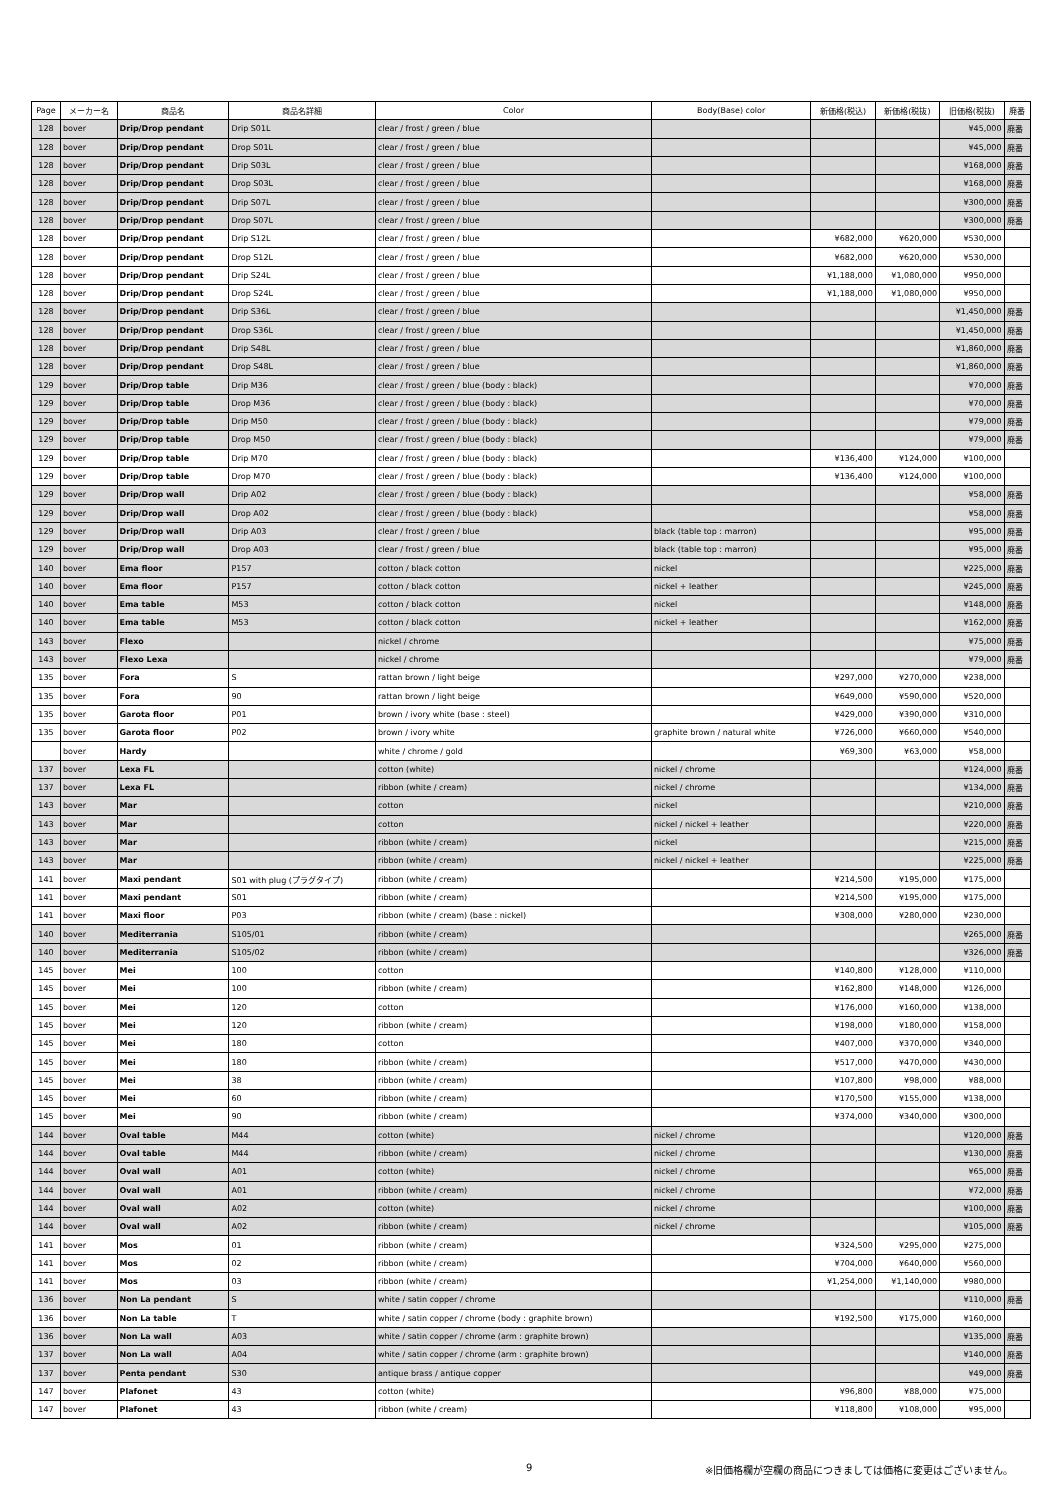| Page | メーカー名 | 商品名 | 商品名詳細 | Color | Body(Base) color | 新価格(税込) | 新価格(税抜) | 旧価格(税抜) | 廃番 |
| --- | --- | --- | --- | --- | --- | --- | --- | --- | --- |
| 128 | bover | Drip/Drop pendant | Drip S01L | clear / frost / green / blue | | | | ¥45,000 | 廃番 |
| 128 | bover | Drip/Drop pendant | Drop S01L | clear / frost / green / blue | | | | ¥45,000 | 廃番 |
| 128 | bover | Drip/Drop pendant | Drip S03L | clear / frost / green / blue | | | | ¥168,000 | 廃番 |
| 128 | bover | Drip/Drop pendant | Drop S03L | clear / frost / green / blue | | | | ¥168,000 | 廃番 |
| 128 | bover | Drip/Drop pendant | Drip S07L | clear / frost / green / blue | | | | ¥300,000 | 廃番 |
| 128 | bover | Drip/Drop pendant | Drop S07L | clear / frost / green / blue | | | | ¥300,000 | 廃番 |
| 128 | bover | Drip/Drop pendant | Drip S12L | clear / frost / green / blue | | ¥682,000 | ¥620,000 | ¥530,000 | |
| 128 | bover | Drip/Drop pendant | Drop S12L | clear / frost / green / blue | | ¥682,000 | ¥620,000 | ¥530,000 | |
| 128 | bover | Drip/Drop pendant | Drip S24L | clear / frost / green / blue | | ¥1,188,000 | ¥1,080,000 | ¥950,000 | |
| 128 | bover | Drip/Drop pendant | Drop S24L | clear / frost / green / blue | | ¥1,188,000 | ¥1,080,000 | ¥950,000 | |
| 128 | bover | Drip/Drop pendant | Drip S36L | clear / frost / green / blue | | | | ¥1,450,000 | 廃番 |
| 128 | bover | Drip/Drop pendant | Drop S36L | clear / frost / green / blue | | | | ¥1,450,000 | 廃番 |
| 128 | bover | Drip/Drop pendant | Drip S48L | clear / frost / green / blue | | | | ¥1,860,000 | 廃番 |
| 128 | bover | Drip/Drop pendant | Drop S48L | clear / frost / green / blue | | | | ¥1,860,000 | 廃番 |
| 129 | bover | Drip/Drop table | Drip M36 | clear / frost / green / blue (body : black) | | | | ¥70,000 | 廃番 |
| 129 | bover | Drip/Drop table | Drop M36 | clear / frost / green / blue (body : black) | | | | ¥70,000 | 廃番 |
| 129 | bover | Drip/Drop table | Drip M50 | clear / frost / green / blue (body : black) | | | | ¥79,000 | 廃番 |
| 129 | bover | Drip/Drop table | Drop M50 | clear / frost / green / blue (body : black) | | | | ¥79,000 | 廃番 |
| 129 | bover | Drip/Drop table | Drip M70 | clear / frost / green / blue (body : black) | | ¥136,400 | ¥124,000 | ¥100,000 | |
| 129 | bover | Drip/Drop table | Drop M70 | clear / frost / green / blue (body : black) | | ¥136,400 | ¥124,000 | ¥100,000 | |
| 129 | bover | Drip/Drop wall | Drip A02 | clear / frost / green / blue (body : black) | | | | ¥58,000 | 廃番 |
| 129 | bover | Drip/Drop wall | Drop A02 | clear / frost / green / blue (body : black) | | | | ¥58,000 | 廃番 |
| 129 | bover | Drip/Drop wall | Drip A03 | clear / frost / green / blue | black (table top : marron) | | | ¥95,000 | 廃番 |
| 129 | bover | Drip/Drop wall | Drop A03 | clear / frost / green / blue | black (table top : marron) | | | ¥95,000 | 廃番 |
| 140 | bover | Ema floor | P157 | cotton / black cotton | nickel | | | ¥225,000 | 廃番 |
| 140 | bover | Ema floor | P157 | cotton / black cotton | nickel + leather | | | ¥245,000 | 廃番 |
| 140 | bover | Ema table | M53 | cotton / black cotton | nickel | | | ¥148,000 | 廃番 |
| 140 | bover | Ema table | M53 | cotton / black cotton | nickel + leather | | | ¥162,000 | 廃番 |
| 143 | bover | Flexo | | nickel / chrome | | | | ¥75,000 | 廃番 |
| 143 | bover | Flexo Lexa | | nickel / chrome | | | | ¥79,000 | 廃番 |
| 135 | bover | Fora | S | rattan brown / light beige | | ¥297,000 | ¥270,000 | ¥238,000 | |
| 135 | bover | Fora | 90 | rattan brown / light beige | | ¥649,000 | ¥590,000 | ¥520,000 | |
| 135 | bover | Garota floor | P01 | brown / ivory white (base : steel) | | ¥429,000 | ¥390,000 | ¥310,000 | |
| 135 | bover | Garota floor | P02 | brown / ivory white | graphite brown / natural white | ¥726,000 | ¥660,000 | ¥540,000 | |
| | bover | Hardy | | white / chrome / gold | | ¥69,300 | ¥63,000 | ¥58,000 | |
| 137 | bover | Lexa FL | | cotton (white) | nickel / chrome | | | ¥124,000 | 廃番 |
| 137 | bover | Lexa FL | | ribbon (white / cream) | nickel / chrome | | | ¥134,000 | 廃番 |
| 143 | bover | Mar | | cotton | nickel | | | ¥210,000 | 廃番 |
| 143 | bover | Mar | | cotton | nickel / nickel + leather | | | ¥220,000 | 廃番 |
| 143 | bover | Mar | | ribbon (white / cream) | nickel | | | ¥215,000 | 廃番 |
| 143 | bover | Mar | | ribbon (white / cream) | nickel / nickel + leather | | | ¥225,000 | 廃番 |
| 141 | bover | Maxi pendant | S01 with plug (プラグタイプ) | ribbon (white / cream) | | ¥214,500 | ¥195,000 | ¥175,000 | |
| 141 | bover | Maxi pendant | S01 | ribbon (white / cream) | | ¥214,500 | ¥195,000 | ¥175,000 | |
| 141 | bover | Maxi floor | P03 | ribbon (white / cream) (base : nickel) | | ¥308,000 | ¥280,000 | ¥230,000 | |
| 140 | bover | Mediterrania | S105/01 | ribbon (white / cream) | | | | ¥265,000 | 廃番 |
| 140 | bover | Mediterrania | S105/02 | ribbon (white / cream) | | | | ¥326,000 | 廃番 |
| 145 | bover | Mei | 100 | cotton | | ¥140,800 | ¥128,000 | ¥110,000 | |
| 145 | bover | Mei | 100 | ribbon (white / cream) | | ¥162,800 | ¥148,000 | ¥126,000 | |
| 145 | bover | Mei | 120 | cotton | | ¥176,000 | ¥160,000 | ¥138,000 | |
| 145 | bover | Mei | 120 | ribbon (white / cream) | | ¥198,000 | ¥180,000 | ¥158,000 | |
| 145 | bover | Mei | 180 | cotton | | ¥407,000 | ¥370,000 | ¥340,000 | |
| 145 | bover | Mei | 180 | ribbon (white / cream) | | ¥517,000 | ¥470,000 | ¥430,000 | |
| 145 | bover | Mei | 38 | ribbon (white / cream) | | ¥107,800 | ¥98,000 | ¥88,000 | |
| 145 | bover | Mei | 60 | ribbon (white / cream) | | ¥170,500 | ¥155,000 | ¥138,000 | |
| 145 | bover | Mei | 90 | ribbon (white / cream) | | ¥374,000 | ¥340,000 | ¥300,000 | |
| 144 | bover | Oval table | M44 | cotton (white) | nickel / chrome | | | ¥120,000 | 廃番 |
| 144 | bover | Oval table | M44 | ribbon (white / cream) | nickel / chrome | | | ¥130,000 | 廃番 |
| 144 | bover | Oval wall | A01 | cotton (white) | nickel / chrome | | | ¥65,000 | 廃番 |
| 144 | bover | Oval wall | A01 | ribbon (white / cream) | nickel / chrome | | | ¥72,000 | 廃番 |
| 144 | bover | Oval wall | A02 | cotton (white) | nickel / chrome | | | ¥100,000 | 廃番 |
| 144 | bover | Oval wall | A02 | ribbon (white / cream) | nickel / chrome | | | ¥105,000 | 廃番 |
| 141 | bover | Mos | 01 | ribbon (white / cream) | | ¥324,500 | ¥295,000 | ¥275,000 | |
| 141 | bover | Mos | 02 | ribbon (white / cream) | | ¥704,000 | ¥640,000 | ¥560,000 | |
| 141 | bover | Mos | 03 | ribbon (white / cream) | | ¥1,254,000 | ¥1,140,000 | ¥980,000 | |
| 136 | bover | Non La pendant | S | white / satin copper / chrome | | | | ¥110,000 | 廃番 |
| 136 | bover | Non La table | T | white / satin copper / chrome (body : graphite brown) | | ¥192,500 | ¥175,000 | ¥160,000 | |
| 136 | bover | Non La wall | A03 | white / satin copper / chrome (arm : graphite brown) | | | | ¥135,000 | 廃番 |
| 137 | bover | Non La wall | A04 | white / satin copper / chrome (arm : graphite brown) | | | | ¥140,000 | 廃番 |
| 137 | bover | Penta pendant | S30 | antique brass / antique copper | | | | ¥49,000 | 廃番 |
| 147 | bover | Plafonet | 43 | cotton (white) | | ¥96,800 | ¥88,000 | ¥75,000 | |
| 147 | bover | Plafonet | 43 | ribbon (white / cream) | | ¥118,800 | ¥108,000 | ¥95,000 | |
9
※旧価格欄が空欄の商品につきましては価格に変更はございません。